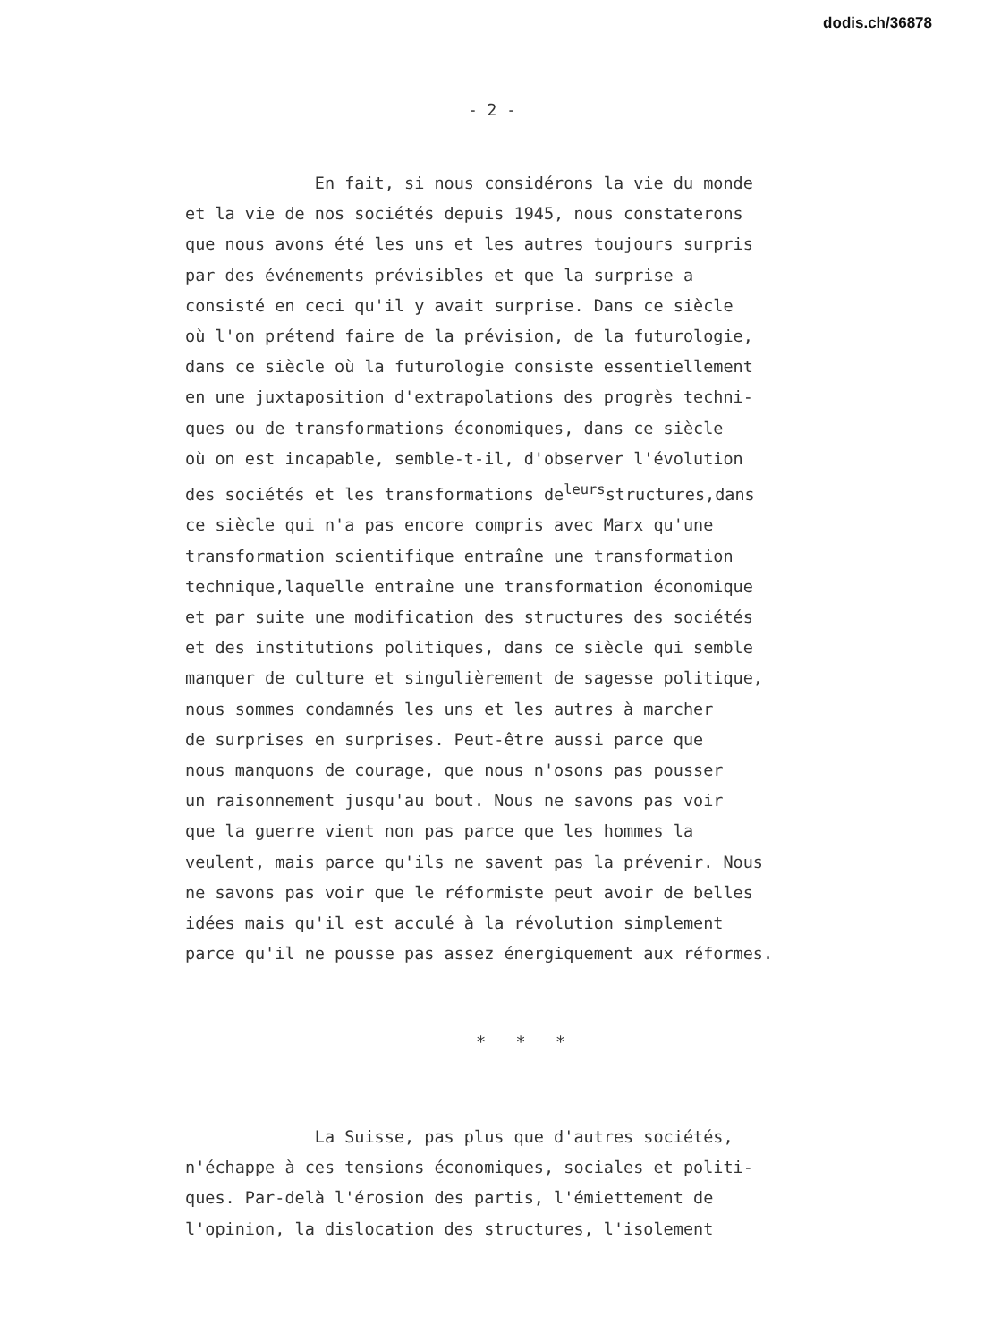dodis.ch/36878
- 2 -
En fait, si nous considérons la vie du monde et la vie de nos sociétés depuis 1945, nous constaterons que nous avons été les uns et les autres toujours surpris par des événements prévisibles et que la surprise a consisté en ceci qu'il y avait surprise. Dans ce siècle où l'on prétend faire de la prévision, de la futurologie, dans ce siècle où la futurologie consiste essentiellement en une juxtaposition d'extrapolations des progrès techni- ques ou de transformations économiques, dans ce siècle où on est incapable, semble-t-il, d'observer l'évolution des sociétés et les transformations de<sup>leurs</sup>structures,dans ce siècle qui n'a pas encore compris avec Marx qu'une transformation scientifique entraîne une transformation technique,laquelle entraîne une transformation économique et par suite une modification des structures des sociétés et des institutions politiques, dans ce siècle qui semble manquer de culture et singulièrement de sagesse politique, nous sommes condamnés les uns et les autres à marcher de surprises en surprises. Peut-être aussi parce que nous manquons de courage, que nous n'osons pas pousser un raisonnement jusqu'au bout. Nous ne savons pas voir que la guerre vient non pas parce que les hommes la veulent, mais parce qu'ils ne savent pas la prévenir. Nous ne savons pas voir que le réformiste peut avoir de belles idées mais qu'il est acculé à la révolution simplement parce qu'il ne pousse pas assez énergiquement aux réformes.
* * *
La Suisse, pas plus que d'autres sociétés, n'échappe à ces tensions économiques, sociales et politi- ques. Par-delà l'érosion des partis, l'émiettement de l'opinion, la dislocation des structures, l'isolement